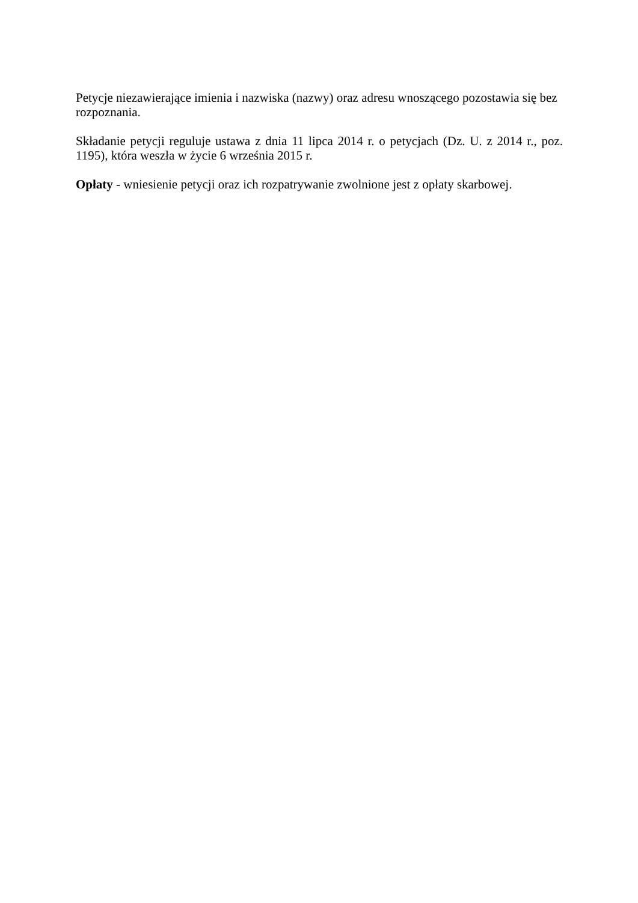Petycje niezawierające imienia i nazwiska (nazwy) oraz adresu wnoszącego pozostawia się bez rozpoznania.
Składanie petycji reguluje ustawa z dnia 11 lipca 2014 r. o petycjach (Dz. U. z 2014 r., poz. 1195), która weszła w życie 6 września 2015 r.
Opłaty - wniesienie petycji oraz ich rozpatrywanie zwolnione jest z opłaty skarbowej.